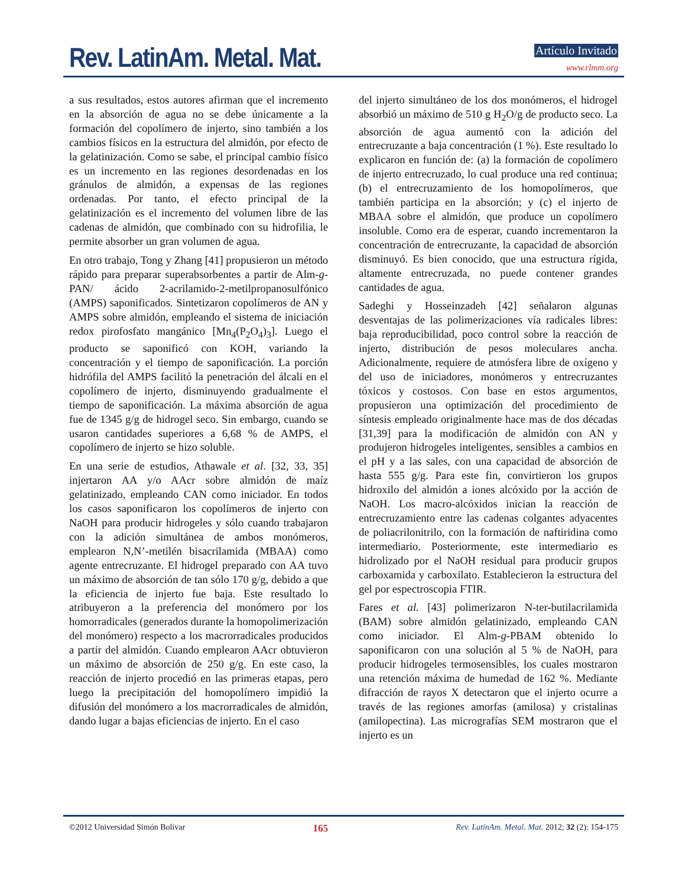Rev. LatinAm. Metal. Mat. Artículo Invitado
www.rlmm.org
a sus resultados, estos autores afirman que el incremento en la absorción de agua no se debe únicamente a la formación del copolímero de injerto, sino también a los cambios físicos en la estructura del almidón, por efecto de la gelatinización. Como se sabe, el principal cambio físico es un incremento en las regiones desordenadas en los gránulos de almidón, a expensas de las regiones ordenadas. Por tanto, el efecto principal de la gelatinización es el incremento del volumen libre de las cadenas de almidón, que combinado con su hidrofilia, le permite absorber un gran volumen de agua.
En otro trabajo, Tong y Zhang [41] propusieron un método rápido para preparar superabsorbentes a partir de Alm-g-PAN/ ácido 2-acrilamido-2-metilpropanosulfónico (AMPS) saponificados. Sintetizaron copolímeros de AN y AMPS sobre almidón, empleando el sistema de iniciación redox pirofosfato mangánico [Mn<sub>4</sub>(P<sub>2</sub>O<sub>4</sub>)<sub>3</sub>]. Luego el producto se saponificó con KOH, variando la concentración y el tiempo de saponificación. La porción hidrófila del AMPS facilitó la penetración del álcali en el copolímero de injerto, disminuyendo gradualmente el tiempo de saponificación. La máxima absorción de agua fue de 1345 g/g de hidrogel seco. Sin embargo, cuando se usaron cantidades superiores a 6,68 % de AMPS, el copolímero de injerto se hizo soluble.
En una serie de estudios, Athawale et al. [32, 33, 35] injertaron AA y/o AAcr sobre almidón de maíz gelatinizado, empleando CAN como iniciador. En todos los casos saponificaron los copolímeros de injerto con NaOH para producir hidrogeles y sólo cuando trabajaron con la adición simultánea de ambos monómeros, emplearon N,N’-metilén bisacrilamida (MBAA) como agente entrecruzante. El hidrogel preparado con AA tuvo un máximo de absorción de tan sólo 170 g/g, debido a que la eficiencia de injerto fue baja. Este resultado lo atribuyeron a la preferencia del monómero por los homorradicales (generados durante la homopolimerización del monómero) respecto a los macrorradicales producidos a partir del almidón. Cuando emplearon AAcr obtuvieron un máximo de absorción de 250 g/g. En este caso, la reacción de injerto procedió en las primeras etapas, pero luego la precipitación del homopolímero impidió la difusión del monómero a los macrorradicales de almidón, dando lugar a bajas eficiencias de injerto. En el caso
del injerto simultáneo de los dos monómeros, el hidrogel absorbió un máximo de 510 g H<sub>2</sub>O/g de producto seco. La absorción de agua aumentó con la adición del entrecruzante a baja concentración (1 %). Este resultado lo explicaron en función de: (a) la formación de copolímero de injerto entrecruzado, lo cual produce una red continua; (b) el entrecruzamiento de los homopolímeros, que también participa en la absorción; y (c) el injerto de MBAA sobre el almidón, que produce un copolímero insoluble. Como era de esperar, cuando incrementaron la concentración de entrecruzante, la capacidad de absorción disminuyó. Es bien conocido, que una estructura rígida, altamente entrecruzada, no puede contener grandes cantidades de agua.
Sadeghi y Hosseinzadeh [42] señalaron algunas desventajas de las polimerizaciones vía radicales libres: baja reproducibilidad, poco control sobre la reacción de injerto, distribución de pesos moleculares ancha. Adicionalmente, requiere de atmósfera libre de oxígeno y del uso de iniciadores, monómeros y entrecruzantes tóxicos y costosos. Con base en estos argumentos, propusieron una optimización del procedimiento de síntesis empleado originalmente hace mas de dos décadas [31,39] para la modificación de almidón con AN y produjeron hidrogeles inteligentes, sensibles a cambios en el pH y a las sales, con una capacidad de absorción de hasta 555 g/g. Para este fin, convirtieron los grupos hidroxilo del almidón a iones alcóxido por la acción de NaOH. Los macro-alcóxidos inician la reacción de entrecruzamiento entre las cadenas colgantes adyacentes de poliacrilonitrilo, con la formación de naftiridina como intermediario. Posteriormente, este intermediario es hidrolizado por el NaOH residual para producir grupos carboxamida y carboxilato. Establecieron la estructura del gel por espectroscopia FTIR.
Fares et al. [43] polimerizaron N-ter-butilacrilamida (BAM) sobre almidón gelatinizado, empleando CAN como iniciador. El Alm-g-PBAM obtenido lo saponificaron con una solución al 5 % de NaOH, para producir hidrogeles termosensibles, los cuales mostraron una retención máxima de humedad de 162 %. Mediante difracción de rayos X detectaron que el injerto ocurre a través de las regiones amorfas (amilosa) y cristalinas (amilopectina). Las micrografías SEM mostraron que el injerto es un
©2012 Universidad Simón Bolívar 165 Rev. LatinAm. Metal. Mat. 2012; 32 (2): 154-175